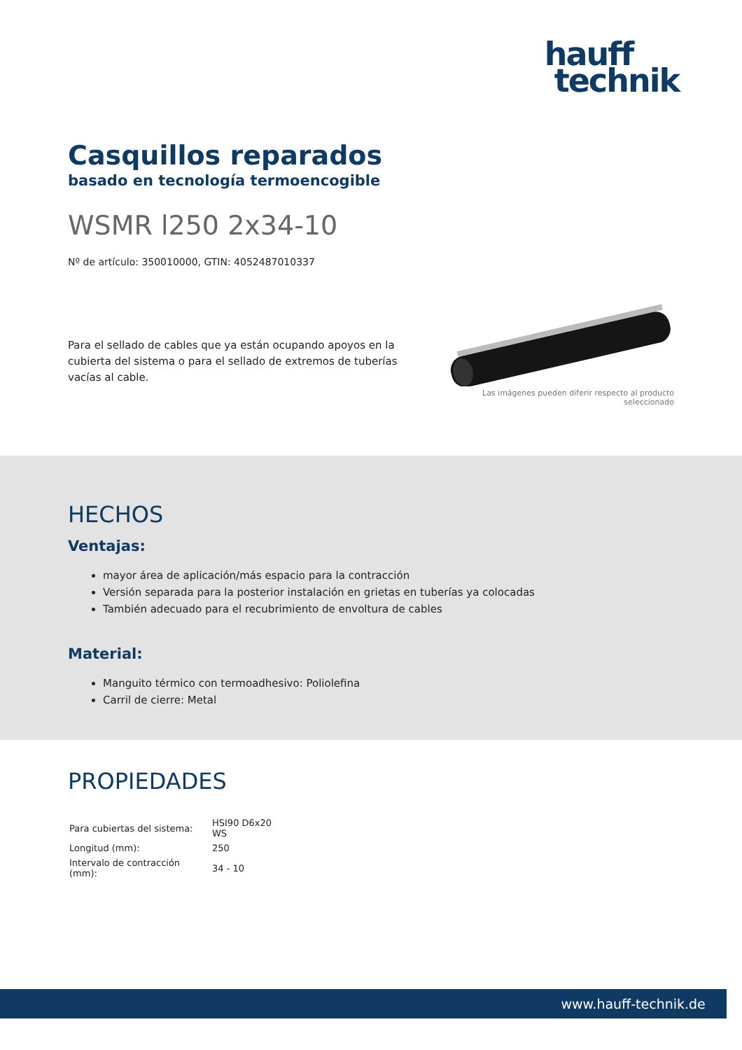hauff
technik
Casquillos reparados
basado en tecnología termoencogible
WSMR l250 2x34-10
Nº de artículo: 350010000, GTIN: 4052487010337
Para el sellado de cables que ya están ocupando apoyos en la cubierta del sistema o para el sellado de extremos de tuberías vacías al cable.
Las imágenes pueden diferir respecto al producto seleccionado
HECHOS
Ventajas:
mayor área de aplicación/más espacio para la contracción
Versión separada para la posterior instalación en grietas en tuberías ya colocadas
También adecuado para el recubrimiento de envoltura de cables
Material:
Manguito térmico con termoadhesivo: Poliolefina
Carril de cierre: Metal
PROPIEDADES
| Para cubiertas del sistema: | HSI90 D6x20 WS |
| Longitud (mm): | 250 |
| Intervalo de contracción (mm): | 34 - 10 |
www.hauff-technik.de